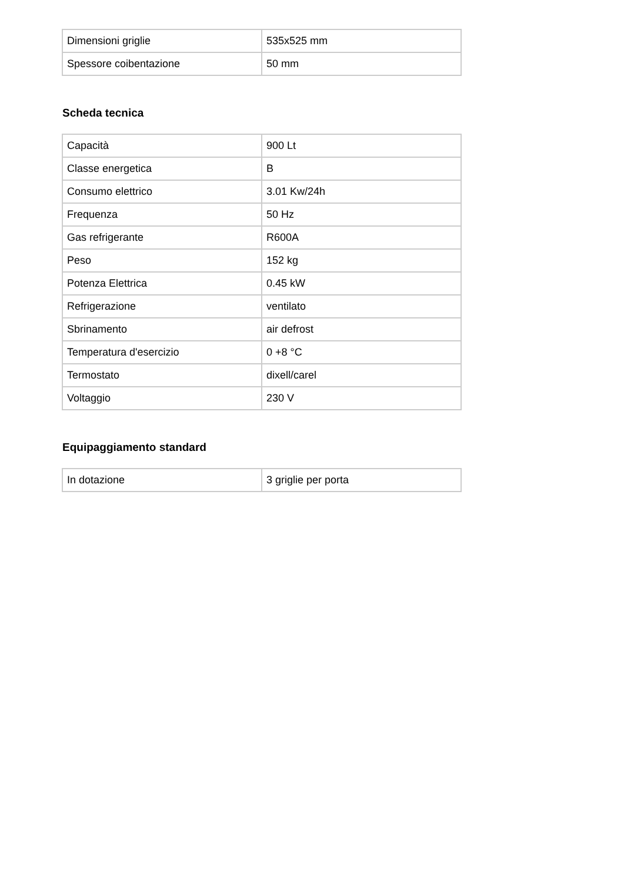| Dimensioni griglie | 535x525 mm |
| Spessore coibentazione | 50 mm |
Scheda tecnica
| Capacità | 900 Lt |
| Classe energetica | B |
| Consumo elettrico | 3.01 Kw/24h |
| Frequenza | 50 Hz |
| Gas refrigerante | R600A |
| Peso | 152 kg |
| Potenza Elettrica | 0.45 kW |
| Refrigerazione | ventilato |
| Sbrinamento | air defrost |
| Temperatura d'esercizio | 0 +8 °C |
| Termostato | dixell/carel |
| Voltaggio | 230 V |
Equipaggiamento standard
| In dotazione | 3 griglie per porta |